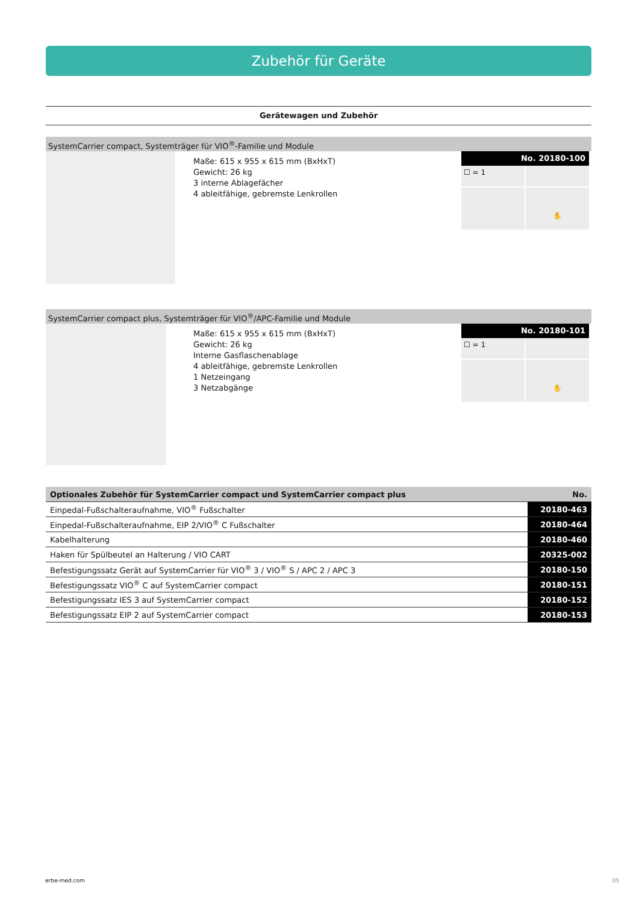Zubehör für Geräte
Gerätewagen und Zubehör
SystemCarrier compact, Systemträger für VIO<sup>®</sup>-Familie und Module
Maße: 615 x 955 x 615 mm (BxHxT)
Gewicht: 26 kg
3 interne Ablagefächer
4 ableitfähige, gebremste Lenkrollen
No. 20180-100
☐ = 1
✋
SystemCarrier compact plus, Systemträger für VIO<sup>®</sup>/APC-Familie und Module
Maße: 615 x 955 x 615 mm (BxHxT)
Gewicht: 26 kg
Interne Gasflaschenablage
4 ableitfähige, gebremste Lenkrollen
1 Netzeingang
3 Netzabgänge
No. 20180-101
☐ = 1
✋
| Optionales Zubehör für SystemCarrier compact und SystemCarrier compact plus | No. |
| --- | --- |
| Einpedal-Fußschalteraufnahme, VIO<sup>®</sup> Fußschalter | 20180-463 |
| Einpedal-Fußschalteraufnahme, EIP 2/VIO<sup>®</sup> C Fußschalter | 20180-464 |
| Kabelhalterung | 20180-460 |
| Haken für Spülbeutel an Halterung / VIO CART | 20325-002 |
| Befestigungssatz Gerät auf SystemCarrier für VIO<sup>®</sup> 3 / VIO<sup>®</sup> S / APC 2 / APC 3 | 20180-150 |
| Befestigungssatz VIO<sup>®</sup> C auf SystemCarrier compact | 20180-151 |
| Befestigungssatz IES 3 auf SystemCarrier compact | 20180-152 |
| Befestigungssatz EIP 2 auf SystemCarrier compact | 20180-153 |
erbe-med.com 05